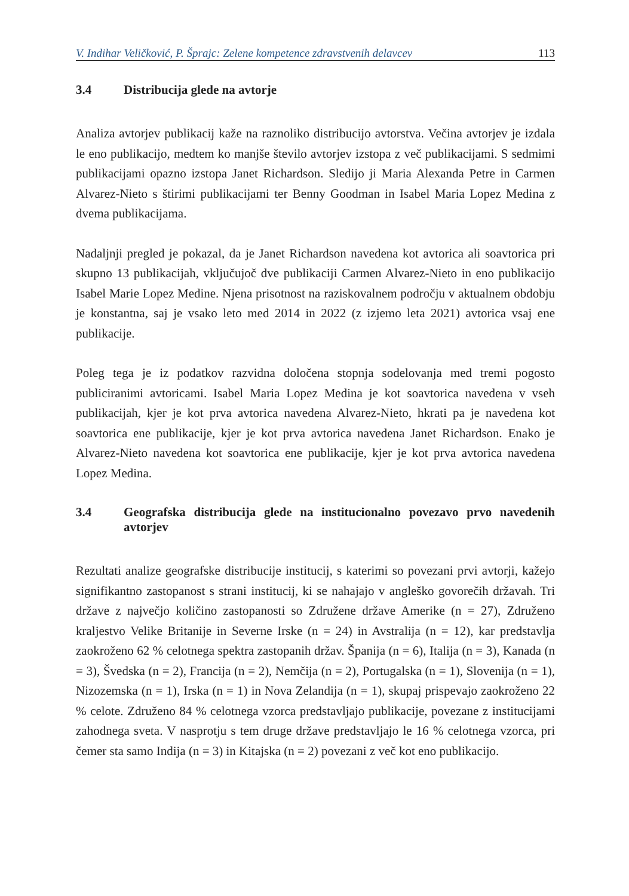V. Indihar Veličković, P. Šprajc: Zelene kompetence zdravstvenih delavcev 113
3.4 Distribucija glede na avtorje
Analiza avtorjev publikacij kaže na raznoliko distribucijo avtorstva. Večina avtorjev je izdala le eno publikacijo, medtem ko manjše število avtorjev izstopa z več publikacijami. S sedmimi publikacijami opazno izstopa Janet Richardson. Sledijo ji Maria Alexanda Petre in Carmen Alvarez-Nieto s štirimi publikacijami ter Benny Goodman in Isabel Maria Lopez Medina z dvema publikacijama.
Nadaljnji pregled je pokazal, da je Janet Richardson navedena kot avtorica ali soavtorica pri skupno 13 publikacijah, vključujoč dve publikaciji Carmen Alvarez-Nieto in eno publikacijo Isabel Marie Lopez Medine. Njena prisotnost na raziskovalnem področju v aktualnem obdobju je konstantna, saj je vsako leto med 2014 in 2022 (z izjemo leta 2021) avtorica vsaj ene publikacije.
Poleg tega je iz podatkov razvidna določena stopnja sodelovanja med tremi pogosto publiciranimi avtoricami. Isabel Maria Lopez Medina je kot soavtorica navedena v vseh publikacijah, kjer je kot prva avtorica navedena Alvarez-Nieto, hkrati pa je navedena kot soavtorica ene publikacije, kjer je kot prva avtorica navedena Janet Richardson. Enako je Alvarez-Nieto navedena kot soavtorica ene publikacije, kjer je kot prva avtorica navedena Lopez Medina.
3.4 Geografska distribucija glede na institucionalno povezavo prvo navedenih avtorjev
Rezultati analize geografske distribucije institucij, s katerimi so povezani prvi avtorji, kažejo signifikantno zastopanost s strani institucij, ki se nahajajo v angleško govorečih državah. Tri države z največjo količino zastopanosti so Združene države Amerike (n = 27), Združeno kraljestvo Velike Britanije in Severne Irske (n = 24) in Avstralija (n = 12), kar predstavlja zaokroženo 62 % celotnega spektra zastopanih držav. Španija (n = 6), Italija (n = 3), Kanada (n = 3), Švedska (n = 2), Francija (n = 2), Nemčija (n = 2), Portugalska (n = 1), Slovenija (n = 1), Nizozemska (n = 1), Irska (n = 1) in Nova Zelandija (n = 1), skupaj prispevajo zaokroženo 22 % celote. Združeno 84 % celotnega vzorca predstavljajo publikacije, povezane z institucijami zahodnega sveta. V nasprotju s tem druge države predstavljajo le 16 % celotnega vzorca, pri čemer sta samo Indija (n = 3) in Kitajska (n = 2) povezani z več kot eno publikacijo.